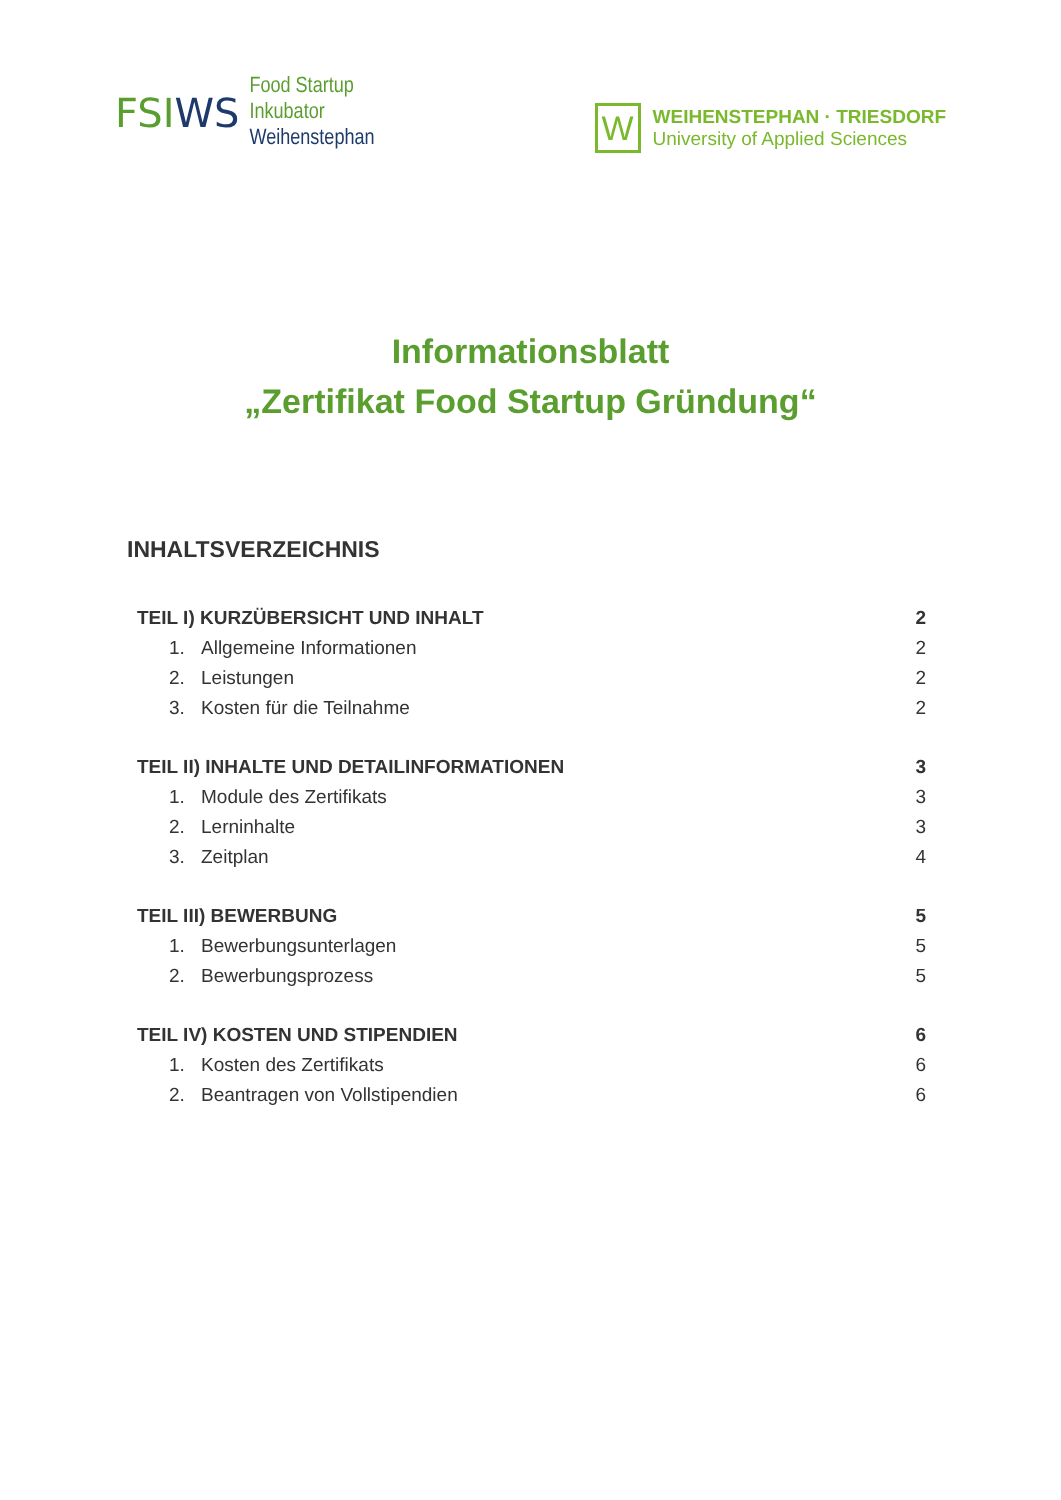FSIWS
Food Startup
Inkubator
Weihenstephan
W
WEIHENSTEPHAN · TRIESDORF
University of Applied Sciences
Informationsblatt
„Zertifikat Food Startup Gründung“
INHALTSVERZEICHNIS
TEIL I) KURZÜBERSICHT UND INHALT 2
1. Allgemeine Informationen 2
2. Leistungen 2
3. Kosten für die Teilnahme 2
TEIL II) INHALTE UND DETAILINFORMATIONEN 3
1. Module des Zertifikats 3
2. Lerninhalte 3
3. Zeitplan 4
TEIL III) BEWERBUNG 5
1. Bewerbungsunterlagen 5
2. Bewerbungsprozess 5
TEIL IV) KOSTEN UND STIPENDIEN 6
1. Kosten des Zertifikats 6
2. Beantragen von Vollstipendien 6